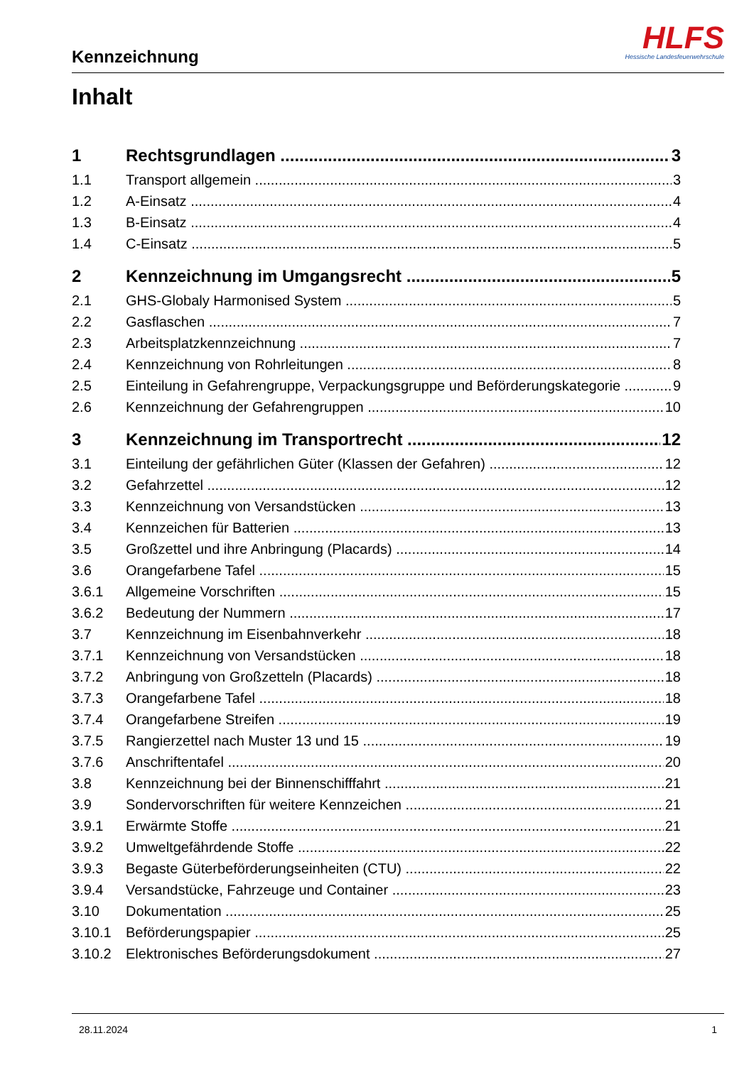Kennzeichnung
HLFS
Hessische Landesfeuerwehrschule
Inhalt
1 Rechtsgrundlagen 3
1.1 Transport allgemein 3
1.2 A-Einsatz 4
1.3 B-Einsatz 4
1.4 C-Einsatz 5
2 Kennzeichnung im Umgangsrecht 5
2.1 GHS-Globaly Harmonised System 5
2.2 Gasflaschen 7
2.3 Arbeitsplatzkennzeichnung 7
2.4 Kennzeichnung von Rohrleitungen 8
2.5 Einteilung in Gefahrengruppe, Verpackungsgruppe und Beförderungskategorie 9
2.6 Kennzeichnung der Gefahrengruppen 10
3 Kennzeichnung im Transportrecht 12
3.1 Einteilung der gefährlichen Güter (Klassen der Gefahren) 12
3.2 Gefahrzettel 12
3.3 Kennzeichnung von Versandstücken 13
3.4 Kennzeichen für Batterien 13
3.5 Großzettel und ihre Anbringung (Placards) 14
3.6 Orangefarbene Tafel 15
3.6.1 Allgemeine Vorschriften 15
3.6.2 Bedeutung der Nummern 17
3.7 Kennzeichnung im Eisenbahnverkehr 18
3.7.1 Kennzeichnung von Versandstücken 18
3.7.2 Anbringung von Großzetteln (Placards) 18
3.7.3 Orangefarbene Tafel 18
3.7.4 Orangefarbene Streifen 19
3.7.5 Rangierzettel nach Muster 13 und 15 19
3.7.6 Anschriftentafel 20
3.8 Kennzeichnung bei der Binnenschifffahrt 21
3.9 Sondervorschriften für weitere Kennzeichen 21
3.9.1 Erwärmte Stoffe 21
3.9.2 Umweltgefährdende Stoffe 22
3.9.3 Begaste Güterbeförderungseinheiten (CTU) 22
3.9.4 Versandstücke, Fahrzeuge und Container 23
3.10 Dokumentation 25
3.10.1 Beförderungspapier 25
3.10.2 Elektronisches Beförderungsdokument 27
28.11.2024 1